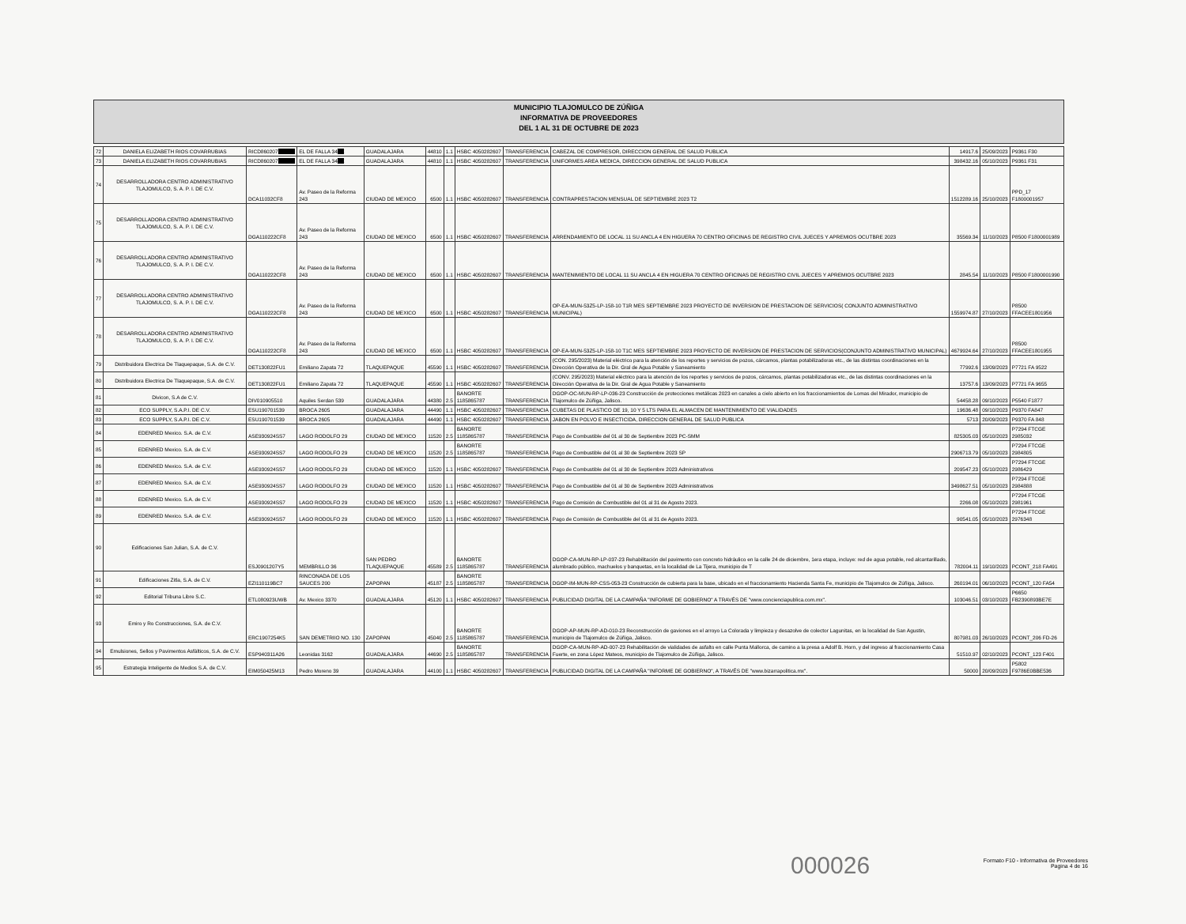MUNICIPIO TLAJOMULCO DE ZÚÑIGA
INFORMATIVA DE PROVEEDORES
DEL 1 AL 31 DE OCTUBRE DE 2023
| 72 | DANIELA ELIZABETH RIOS COVARRUBIAS | RICD860207 XXXXX | EL DE FALLA 34 XX | GUADALAJARA | 44810 | 1.1 | HSBC 4050282607 | TRANSFERENCIA | CABEZAL DE COMPRESOR, DIRECCION GENERAL DE SALUD PUBLICA | 14917.6 | 25/09/2023 | P9361 F30 |
| 73 | DANIELA ELIZABETH RIOS COVARRUBIAS | RICD860207 XXXXX | EL DE FALLA 34 XX | GUADALAJARA | 44810 | 1.1 | HSBC 4050282607 | TRANSFERENCIA | UNIFORMES AREA MEDICA, DIRECCION GENERAL DE SALUD PUBLICA | 398432.16 | 05/10/2023 | P9361 F31 |
| 74 | DESARROLLADORA CENTRO ADMINISTRATIVO TLAJOMULCO, S. A. P. I. DE C.V. | DCA11032CF8 | Av. Paseo de la Reforma 243 | CIUDAD DE MEXICO | 6500 | 1.1 | HSBC 4050282607 | TRANSFERENCIA | CONTRAPRESTACION MENSUAL DE SEPTIEMBRE 2023 T2 | 1512289.16 | 25/10/2023 | PPD_17 F1800001957 |
| 75 | DESARROLLADORA CENTRO ADMINISTRATIVO TLAJOMULCO, S. A. P. I. DE C.V. | DGA110222CF8 | Av. Paseo de la Reforma 243 | CIUDAD DE MEXICO | 6500 | 1.1 | HSBC 4050282607 | TRANSFERENCIA | ARRENDAMIENTO DE LOCAL 11 SU ANCLA 4 EN HIGUERA 70 CENTRO OFICINAS DE REGISTRO CIVIL JUECES Y APREMIOS OCUTBRE 2023 | 35569.34 | 11/10/2023 | P8500 F1800001989 |
| 76 | DESARROLLADORA CENTRO ADMINISTRATIVO TLAJOMULCO, S. A. P. I. DE C.V. | DGA110222CF8 | Av. Paseo de la Reforma 243 | CIUDAD DE MEXICO | 6500 | 1.1 | HSBC 4050282607 | TRANSFERENCIA | MANTENIMIENTO DE LOCAL 11 SU ANCLA 4 EN HIGUERA 70 CENTRO OFICINAS DE REGISTRO CIVIL JUECES Y APREMIOS OCUTBRE 2023 | 2845.54 | 11/10/2023 | P8500 F1800001990 |
| 77 | DESARROLLADORA CENTRO ADMINISTRATIVO TLAJOMULCO, S. A. P. I. DE C.V. | DGA110222CF8 | Av. Paseo de la Reforma 243 | CIUDAD DE MEXICO | 6500 | 1.1 | HSBC 4050282607 | TRANSFERENCIA | OP-EA-MUN-53Z5-LP-158-10 T1R MES SEPTIEMBRE 2023 PROYECTO DE INVERSION DE PRESTACION DE SERVICIOS( CONJUNTO ADMINISTRATIVO MUNICIPAL) | 1559974.87 | 27/10/2023 | P8500 FFACEE1801956 |
| 78 | DESARROLLADORA CENTRO ADMINISTRATIVO TLAJOMULCO, S. A. P. I. DE C.V. | DGA110222CF8 | Av. Paseo de la Reforma 243 | CIUDAD DE MEXICO | 6500 | 1.1 | HSBC 4050282607 | TRANSFERENCIA | OP-EA-MUN-53Z5-LP-158-10 T1C MES SEPTIEMBRE 2023 PROYECTO DE INVERSION DE PRESTACION DE SERVICIOS(CONJUNTO ADMINISTRATIVO MUNICIPAL) | 4679924.64 | 27/10/2023 | P8500 FFACEE1801955 |
| 79 | Distribuidora Electrica De Tlaquepaque, S.A. de C.V. | DET130822FU1 | Emiliano Zapata 72 | TLAQUEPAQUE | 45590 | 1.1 | HSBC 4050282607 | TRANSFERENCIA | (CON. 295/2023) Material eléctrico para la atención de los reportes y servicios de pozos, cárcamos, plantas potabilizadoras etc., de las distintas coordinaciones en la Dirección Operativa de la Dir. Gral de Agua Potable y Saneamiento | 77992.6 | 13/09/2023 | P7721 FA 9522 |
| 80 | Distribuidora Electrica De Tlaquepaque, S.A. de C.V. | DET130822FU1 | Emiliano Zapata 72 | TLAQUEPAQUE | 45590 | 1.1 | HSBC 4050282607 | TRANSFERENCIA | (CONV. 295/2023) Material eléctrico para la atención de los reportes y servicios de pozos, cárcamos, plantas potabilizadoras etc., de las distintas coordinaciones en la Dirección Operativa de la Dir. Gral de Agua Potable y Saneamiento | 13757.6 | 13/09/2023 | P7721 FA 9655 |
| 81 | Divicon, S.A de C.V. | DIV010905510 | Aquiles Serdan 539 | GUADALAJARA | 44380 | 2.5 | BANORTE 1185865787 | TRANSFERENCIA | DGOP-OC-MUN-RP-LP-036-23 Construcción de protecciones metálicas 2023 en canales a cielo abierto en los fraccionamientos de Lomas del Mirador, municipio de Tlajomulco de Zúñiga, Jalisco. | 54458.28 | 09/10/2023 | P5540 F1877 |
| 82 | ECO SUPPLY, S.A.P.I. DE C.V. | ESU190701539 | BROCA 2605 | GUADALAJARA | 44490 | 1.1 | HSBC 4050282607 | TRANSFERENCIA | CUBETAS DE PLASTICO DE 19, 10 Y 5 LTS PARA EL ALMACEN DE MANTENIMIENTO DE VIALIDADES | 19636.48 | 09/10/2023 | P9370 FA847 |
| 83 | ECO SUPPLY, S.A.P.I. DE C.V. | ESU190701539 | BROCA 2605 | GUADALAJARA | 44490 | 1.1 | HSBC 4050282607 | TRANSFERENCIA | JABON EN POLVO E INSECTICIDA, DIRECCION GENERAL DE SALUD PUBLICA | 5713 | 20/09/2023 | P9370 FA 848 |
| 84 | EDENRED Mexico. S.A. de C.V. | ASE930924SS7 | LAGO RODOLFO 29 | CIUDAD DE MEXICO | 11520 | 2.5 | BANORTE 1185865787 | TRANSFERENCIA | Pago de Combustible del 01 al 30 de Septiembre 2023 PC-SMM | 825305.03 | 05/10/2023 | P7294 FTCGE 2985032 |
| 85 | EDENRED Mexico. S.A. de C.V. | ASE930924SS7 | LAGO RODOLFO 29 | CIUDAD DE MEXICO | 11520 | 2.5 | BANORTE 1185865787 | TRANSFERENCIA | Pago de Combustible del 01 al 30 de Septiembre 2023 SP | 2906713.79 | 05/10/2023 | P7294 FTCGE 2984805 |
| 86 | EDENRED Mexico. S.A. de C.V. | ASE930924SS7 | LAGO RODOLFO 29 | CIUDAD DE MEXICO | 11520 | 1.1 | HSBC 4050282607 | TRANSFERENCIA | Pago de Combustible del 01 al 30 de Septiembre 2023 Administrativos | 209547.23 | 05/10/2023 | P7294 FTCGE 2986429 |
| 87 | EDENRED Mexico. S.A. de C.V. | ASE930924SS7 | LAGO RODOLFO 29 | CIUDAD DE MEXICO | 11520 | 1.1 | HSBC 4050282607 | TRANSFERENCIA | Pago de Combustible del 01 al 30 de Septiembre 2023 Administrativos | 3498627.51 | 05/10/2023 | P7294 FTCGE 2984888 |
| 88 | EDENRED Mexico. S.A. de C.V. | ASE930924SS7 | LAGO RODOLFO 29 | CIUDAD DE MEXICO | 11520 | 1.1 | HSBC 4050282607 | TRANSFERENCIA | Pago de Comisión de Combustible del 01 al 31 de Agosto 2023. | 2266.08 | 05/10/2023 | P7294 FTCGE 2981961 |
| 89 | EDENRED Mexico. S.A. de C.V. | ASE930924SS7 | LAGO RODOLFO 29 | CIUDAD DE MEXICO | 11520 | 1.1 | HSBC 4050282607 | TRANSFERENCIA | Pago de Comisión de Combustible del 01 al 31 de Agosto 2023. | 90541.05 | 05/10/2023 | P7294 FTCGE 2976348 |
| 90 | Edificaciones San Julian, S.A. de C.V. | ESJ0901207Y5 | MEMBRILLO 36 | SAN PEDRO TLAQUEPAQUE | 45589 | 2.5 | BANORTE 1185865787 | TRANSFERENCIA | DGOP-CA-MUN-RP-LP-037-23 Rehabilitación del pavimento con concreto hidráulico en la calle 24 de diciembre, 1era etapa, incluye: red de agua potable, red alcantarillado, alumbrado público, machuelos y banquetas, en la localidad de La Tijera, municipio de T | 782004.11 | 19/10/2023 | PCONT_218 FA491 |
| 91 | Edificaciones Zitla, S.A. de C.V. | EZI110119BC7 | RINCONADA DE LOS SAUCES 200 | ZAPOPAN | 45187 | 2.5 | BANORTE 1185865787 | TRANSFERENCIA | DGOP-IM-MUN-RP-CSS-053-23 Construcción de cubierta para la base, ubicado en el fraccionamiento Hacienda Santa Fe, municipio de Tlajomulco de Zúñiga, Jalisco. | 260194.01 | 06/10/2023 | PCONT_120 FA54 |
| 92 | Editorial Tribuna Libre S.C. | ETL080923UWB | Av. Mexico 3370 | GUADALAJARA | 45120 | 1.1 | HSBC 4050282607 | TRANSFERENCIA | PUBLICIDAD DIGITAL DE LA CAMPAÑA "INFORME DE GOBIERNO" A TRAVÉS DE "www.concienciapublica.com.mx". | 103046.51 | 03/10/2023 | P6650 FB2390893BE7E |
| 93 | Emiro y Ro Construcciones, S.A. de C.V. | ERC1907254K5 | SAN DEMETRIIO NO. 130 | ZAPOPAN | 45040 | 2.5 | BANORTE 1185865787 | TRANSFERENCIA | DGOP-AP-MUN-RP-AD-010-23 Reconstrucción de gaviones en el arroyo La Colorada y limpieza y desazolve de colector Lagunitas, en la localidad de San Agustin, municipio de Tlajomulco de Zúñiga, Jalisco. | 807981.03 | 26/10/2023 | PCONT_206 FD-26 |
| 94 | Emulsiones, Sellos y Pavimentos Asfálticos, S.A. de C.V. | ESP940311A26 | Leonidas 3162 | GUADALAJARA | 44690 | 2.5 | BANORTE 1185865787 | TRANSFERENCIA | DGOP-CA-MUN-RP-AD-007-23 Rehabilitación de vialidades de asfalto en calle Punta Mallorca, de camino a la presa a Adolf B. Horn, y del ingreso al fraccionamiento Casa Fuerte, en zona López Mateos, municipio de Tlajomulco de Zúñiga, Jalisco. | 51510.97 | 02/10/2023 | PCONT_123 F401 |
| 95 | Estrategia Inteligente de Medios S.A. de C.V. | EIM050425M13 | Pedro Moreno 39 | GUADALAJARA | 44100 | 1.1 | HSBC 4050282607 | TRANSFERENCIA | PUBLICIDAD DIGITAL DE LA CAMPAÑA "INFORME DE GOBIERNO", A TRAVÉS DE "www.bizarrapolitica.mx". | 50000 | 20/09/2023 | P5802 F9786E0BBE536 |
000026
Formato F10 - Informativa de Proveedores
Pagina 4 de 16